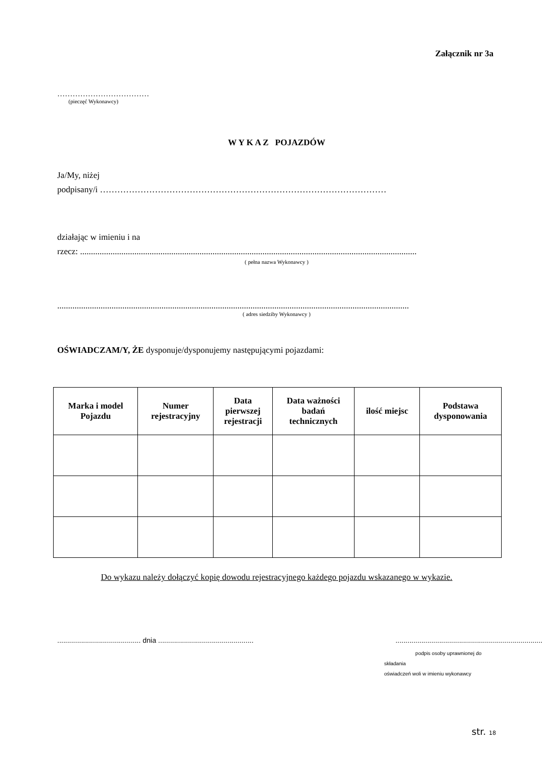Załącznik nr 3a
………………………………
(pieczęć Wykonawcy)
W Y K A Z POJAZDÓW
Ja/My, niżej
podpisany/i ………………………………………………………………………………………
działając w imieniu i na
rzecz: ...........................................................................................................................................................
( pełna nazwa Wykonawcy )
..................................................................................................................................................................
( adres siedziby Wykonawcy )
OŚWIADCZAM/Y, ŻE dysponuje/dysponujemy następującymi pojazdami:
| Marka i model Pojazdu | Numer rejestracyjny | Data pierwszej rejestracji | Data ważności badań technicznych | ilość miejsc | Podstawa dysponowania |
| --- | --- | --- | --- | --- | --- |
Do wykazu należy dołączyć kopię dowodu rejestracyjnego każdego pojazdu wskazanego w wykazie.
.......................................... dnia ................................................ ..........................................................................
podpis osoby uprawnionej do składania
oświadczeń woli w imieniu wykonawcy
str. 18